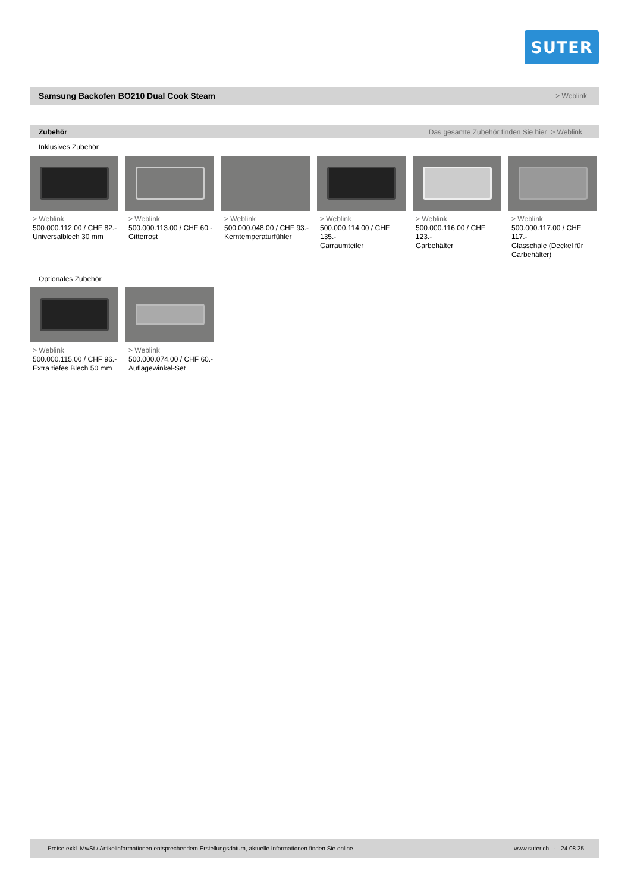SUTER
Samsung Backofen BO210 Dual Cook Steam > Weblink
Zubehör Das gesamte Zubehör finden Sie hier > Weblink
Inklusives Zubehör
> Weblink
500.000.112.00 / CHF 82.-
Universalblech 30 mm
> Weblink
500.000.113.00 / CHF 60.-
Gitterrost
> Weblink
500.000.048.00 / CHF 93.-
Kerntemperaturfühler
> Weblink
500.000.114.00 / CHF 135.-
Garraumteiler
> Weblink
500.000.116.00 / CHF 123.-
Garbehälter
> Weblink
500.000.117.00 / CHF 117.-
Glasschale (Deckel für Garbehälter)
Optionales Zubehör
> Weblink
500.000.115.00 / CHF 96.-
Extra tiefes Blech 50 mm
> Weblink
500.000.074.00 / CHF 60.-
Auflagewinkel-Set
Preise exkl. MwSt / Artikelinformationen entsprechendem Erstellungsdatum, aktuelle Informationen finden Sie online. www.suter.ch - 24.08.25